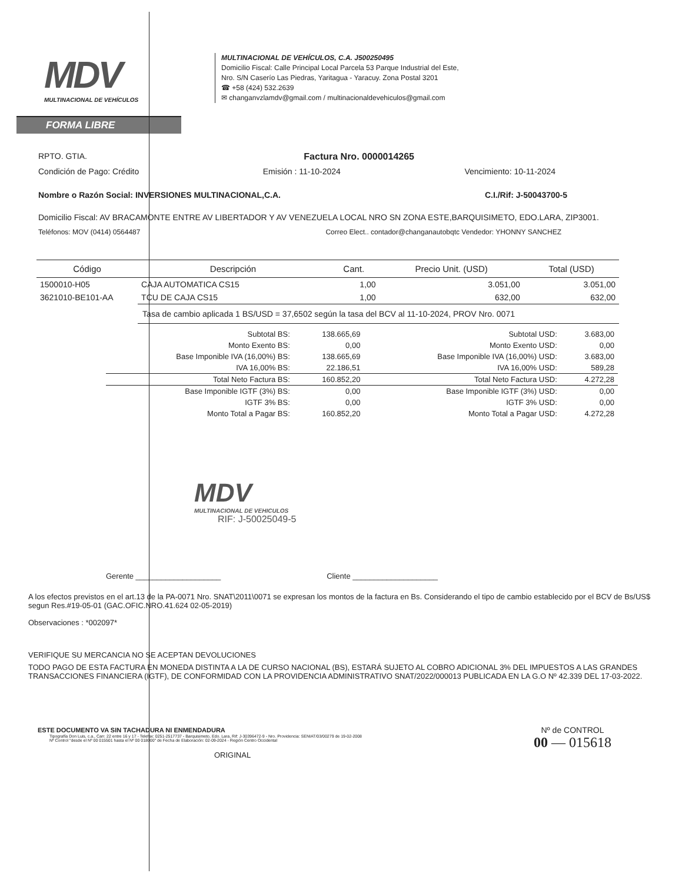MDV
MULTINACIONAL DE VEHÍCULOS
MULTINACIONAL DE VEHÍCULOS, C.A. J500250495
Domicilio Fiscal: Calle Principal Local Parcela 53 Parque Industrial del Este,
Nro. S/N Caserío Las Piedras, Yaritagua - Yaracuy. Zona Postal 3201
☎ +58 (424) 532.2639
✉ changanvzlamdv@gmail.com / multinacionaldevehiculos@gmail.com
FORMA LIBRE
RPTO. GTIA. Factura Nro. 0000014265
Condición de Pago: Crédito Emisión : 11-10-2024 Vencimiento: 10-11-2024
Nombre o Razón Social: INVERSIONES MULTINACIONAL,C.A. C.I./Rif: J-50043700-5
Domicilio Fiscal: AV BRACAMONTE ENTRE AV LIBERTADOR Y AV VENEZUELA LOCAL NRO SN ZONA ESTE,BARQUISIMETO, EDO.LARA, ZIP3001.
Teléfonos: MOV (0414) 0564487 Correo Elect.. contador@changanautobqtc Vendedor: YHONNY SANCHEZ
| Código | Descripción | Cant. | Precio Unit. (USD) | Total (USD) |
| --- | --- | --- | --- | --- |
| 1500010-H05 | CAJA AUTOMATICA CS15 | 1,00 | 3.051,00 | 3.051,00 |
| 3621010-BE101-AA | TCU DE CAJA CS15 | 1,00 | 632,00 | 632,00 |
| | Tasa de cambio aplicada 1 BS/USD = 37,6502 según la tasa del BCV al 11-10-2024, PROV Nro. 0071 | | | |
| Subtotal BS: | 138.665,69 | Subtotal USD: | 3.683,00 |
| Monto Exento BS: | 0,00 | Monto Exento USD: | 0,00 |
| Base Imponible IVA (16,00%) BS: | 138.665,69 | Base Imponible IVA (16,00%) USD: | 3.683,00 |
| IVA 16,00% BS: | 22.186,51 | IVA 16,00% USD: | 589,28 |
| Total Neto Factura BS: | 160.852,20 | Total Neto Factura USD: | 4.272,28 |
| Base Imponible IGTF (3%) BS: | 0,00 | Base Imponible IGTF (3%) USD: | 0,00 |
| IGTF 3% BS: | 0,00 | IGTF 3% USD: | 0,00 |
| Monto Total a Pagar BS: | 160.852,20 | Monto Total a Pagar USD: | 4.272,28 |
MDV
MULTINACIONAL DE VEHICULOS
RIF: J-50025049-5
Gerente ____________________ Cliente ____________________
A los efectos previstos en el art.13 de la PA-0071 Nro. SNAT\2011\0071 se expresan los montos de la factura en Bs. Considerando el tipo de cambio establecido por el BCV de Bs/US$ segun Res.#19-05-01 (GAC.OFIC.NRO.41.624 02-05-2019)
Observaciones : *002097*
VERIFIQUE SU MERCANCIA NO SE ACEPTAN DEVOLUCIONES
TODO PAGO DE ESTA FACTURA EN MONEDA DISTINTA A LA DE CURSO NACIONAL (BS), ESTARÁ SUJETO AL COBRO ADICIONAL 3% DEL IMPUESTOS A LAS GRANDES TRANSACCIONES FINANCIERA (IGTF), DE CONFORMIDAD CON LA PROVIDENCIA ADMINISTRATIVO SNAT/2022/000013 PUBLICADA EN LA G.O Nº 42.339 DEL 17-03-2022.
ESTE DOCUMENTO VA SIN TACHADURA NI ENMENDADURA
Tipografía Don Luis, c.a., Carr. 22 entre 16 y 17 - Telefax: 0251-2517737 - Barquisimeto, Edo. Lara, Rif: J-30396472-9 - Nro. Providencia: SENIAT/03/00279 de 19-02-2008
Nº Control "desde el Nº 00 015501 hasta el Nº 00 018000" de Fecha de Elaboración: 02-09-2024 - Región Centro Occidental
ORIGINAL
Nº de CONTROL
00 — 015618